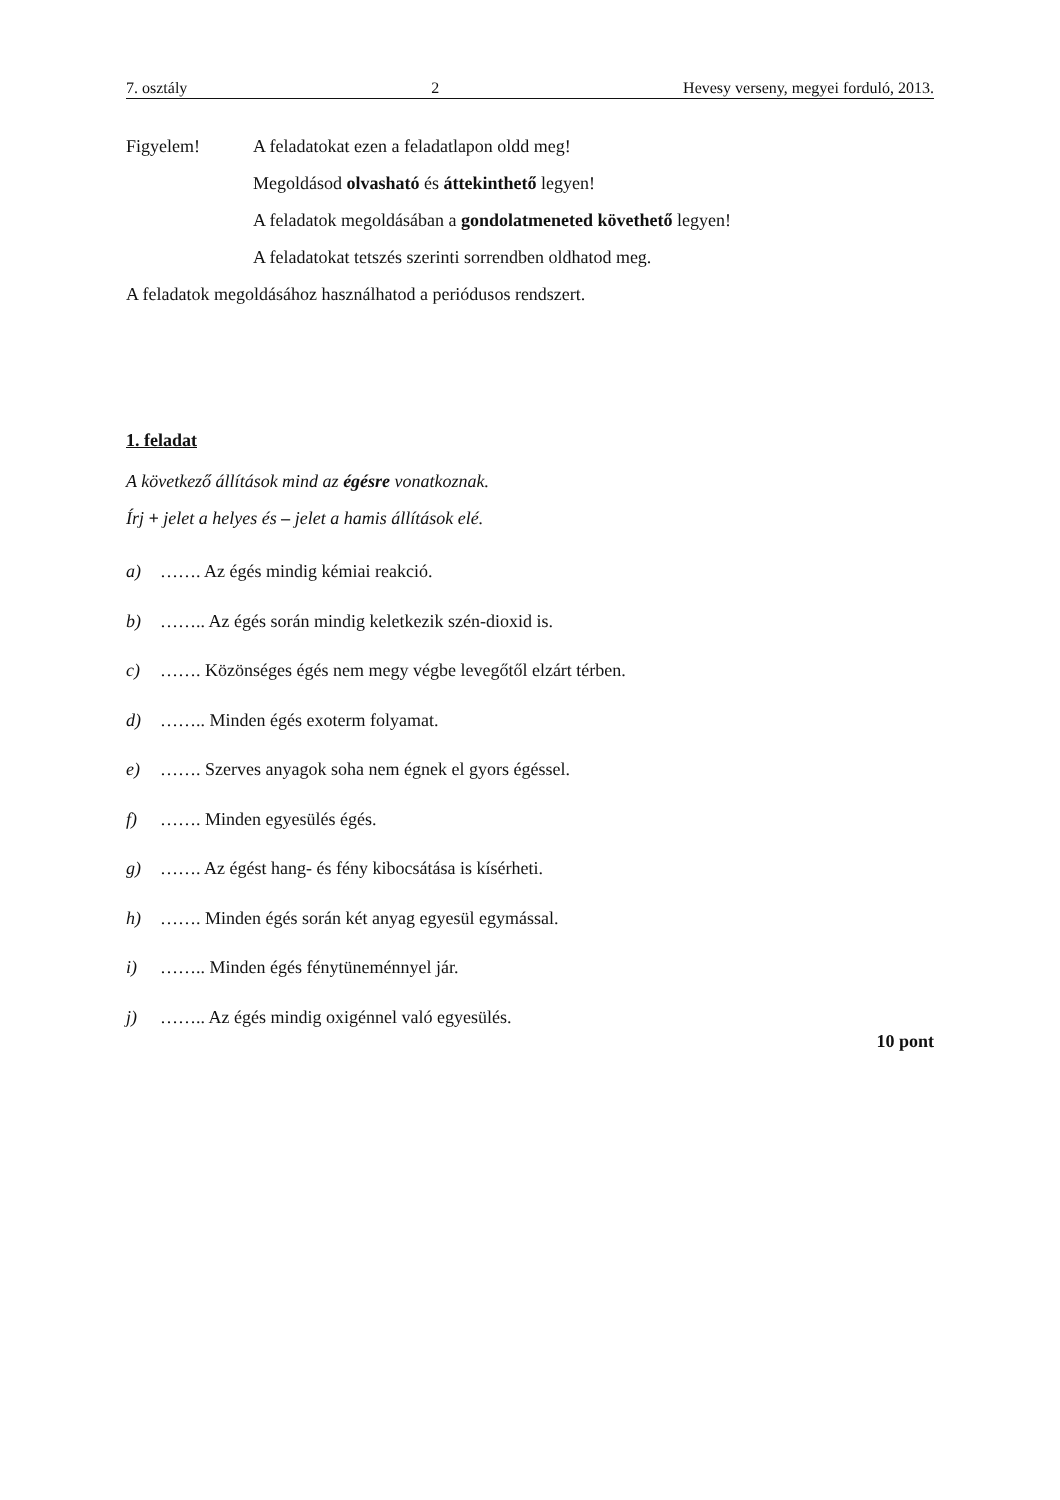7. osztály 2 Hevesy verseny, megyei forduló, 2013.
Figyelem! A feladatokat ezen a feladatlapon oldd meg!
Megoldásod olvasható és áttekinthető legyen!
A feladatok megoldásában a gondolatmeneted követhető legyen!
A feladatokat tetszés szerinti sorrendben oldhatod meg.
A feladatok megoldásához használhatod a periódusos rendszert.
1. feladat
A következő állítások mind az égésre vonatkoznak.
Írj + jelet a helyes és – jelet a hamis állítások elé.
a) ……. Az égés mindig kémiai reakció.
b) …….. Az égés során mindig keletkezik szén-dioxid is.
c) ……. Közönséges égés nem megy végbe levegőtől elzárt térben.
d) …….. Minden égés exoterm folyamat.
e) ……. Szerves anyagok soha nem égnek el gyors égéssel.
f) ……. Minden egyesülés égés.
g) ……. Az égést hang- és fény kibocsátása is kísérheti.
h) ……. Minden égés során két anyag egyesül egymással.
i) …….. Minden égés fénytüneménnyel jár.
j) …….. Az égés mindig oxigénnel való egyesülés.
10 pont